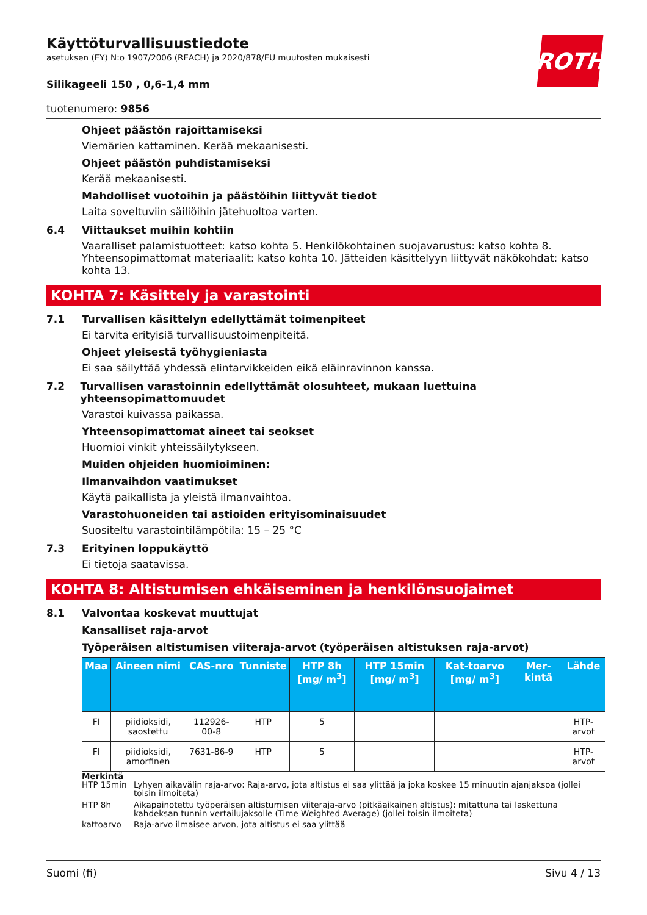ROTH
Käyttöturvallisuustiedote
asetuksen (EY) N:o 1907/2006 (REACH) ja 2020/878/EU muutosten mukaisesti
Silikageeli 150 , 0,6-1,4 mm
tuotenumero: 9856
Ohjeet päästön rajoittamiseksi
Viemärien kattaminen. Kerää mekaanisesti.
Ohjeet päästön puhdistamiseksi
Kerää mekaanisesti.
Mahdolliset vuotoihin ja päästöihin liittyvät tiedot
Laita soveltuviin säiliöihin jätehuoltoa varten.
6.4 Viittaukset muihin kohtiin
Vaaralliset palamistuotteet: katso kohta 5. Henkilökohtainen suojavarustus: katso kohta 8. Yhteensopimattomat materiaalit: katso kohta 10. Jätteiden käsittelyyn liittyvät näkökohdat: katso kohta 13.
KOHTA 7: Käsittely ja varastointi
7.1 Turvallisen käsittelyn edellyttämät toimenpiteet
Ei tarvita erityisiä turvallisuustoimenpiteitä.
Ohjeet yleisestä työhygieniasta
Ei saa säilyttää yhdessä elintarvikkeiden eikä eläinravinnon kanssa.
7.2 Turvallisen varastoinnin edellyttämät olosuhteet, mukaan luettuina yhteensopimattomuudet
Varastoi kuivassa paikassa.
Yhteensopimattomat aineet tai seokset
Huomioi vinkit yhteissäilytykseen.
Muiden ohjeiden huomioiminen:
Ilmanvaihdon vaatimukset
Käytä paikallista ja yleistä ilmanvaihtoa.
Varastohuoneiden tai astioiden erityisominaisuudet
Suositeltu varastointilämpötila: 15 – 25 °C
7.3 Erityinen loppukäyttö
Ei tietoja saatavissa.
KOHTA 8: Altistumisen ehkäiseminen ja henkilönsuojaimet
8.1 Valvontaa koskevat muuttujat
Kansalliset raja-arvot
Työperäisen altistumisen viiteraja-arvot (työperäisen altistuksen raja-arvot)
| Maa | Aineen nimi | CAS-nro | Tunniste | HTP 8h [mg/ m<sup>3</sup>] | HTP 15min [mg/ m<sup>3</sup>] | Kat-toarvo [mg/ m<sup>3</sup>] | Mer-kintä | Lähde |
| --- | --- | --- | --- | --- | --- | --- | --- | --- |
| FI | piidioksidi, saostettu | 112926-00-8 | HTP | 5 | | | | HTP-arvot |
| FI | piidioksidi, amorfinen | 7631-86-9 | HTP | 5 | | | | HTP-arvot |
Merkintä
HTP 15min Lyhyen aikavälin raja-arvo: Raja-arvo, jota altistus ei saa ylittää ja joka koskee 15 minuutin ajanjaksoa (jollei toisin ilmoiteta)
HTP 8h Aikapainotettu työperäisen altistumisen viiteraja-arvo (pitkäaikainen altistus): mitattuna tai laskettuna kahdeksan tunnin vertailujaksolle (Time Weighted Average) (jollei toisin ilmoiteta)
kattoarvo Raja-arvo ilmaisee arvon, jota altistus ei saa ylittää
Suomi (fi) Sivu 4 / 13